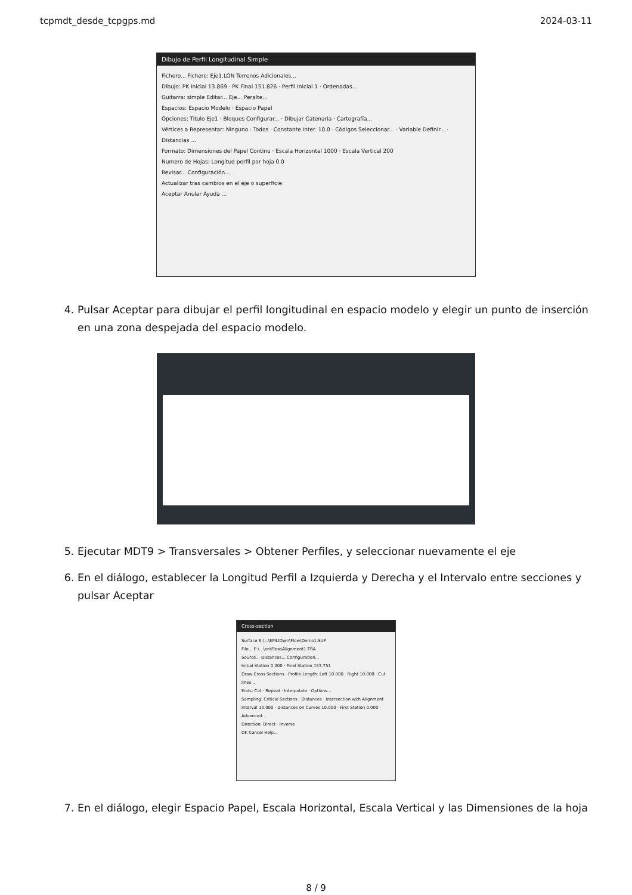tcpmdt_desde_tcpgps.md 2024-03-11
Dibujo de Perfil Longitudinal Simple
Fichero... Fichero: Eje1.LON Terrenos Adicionales...
Dibujo: PK Inicial 13.869 · PK Final 151.826 · Perfil Inicial 1 · Ordenadas...
Guitarra: simple Editar... Eje... Peralte...
Espacios: Espacio Modelo · Espacio Papel
Opciones: Titulo Eje1 · Bloques Configurar... · Dibujar Catenaria · Cartografía...
Vértices a Representar: Ninguno · Todos · Constante Inter. 10.0 · Códigos Seleccionar... · Variable Definir... · Distancias ...
Formato: Dimensiones del Papel Continu · Escala Horizontal 1000 · Escala Vertical 200
Numero de Hojas: Longitud perfil por hoja 0.0
Revisar... Configuración...
Actualizar tras cambios en el eje o superficie
Aceptar Anular Ayuda ...
4. Pulsar Aceptar para dibujar el perfil longitudinal en espacio modelo y elegir un punto de inserción en una zona despejada del espacio modelo.
5. Ejecutar MDT9 > Transversales > Obtener Perfiles, y seleccionar nuevamente el eje
6. En el diálogo, establecer la Longitud Perfil a Izquierda y Derecha y el Intervalo entre secciones y pulsar Aceptar
Cross-section
Surface E:\...\EMLID\en\Flow\Demo1.SUP
File... E:\...\en\Flow\Alignment1.TRA
Source... Distances... Configuration...
Initial Station 0.000 · Final Station 153.751
Draw Cross Sections · Profile Length: Left 10.000 · Right 10.000 · Cut lines...
Ends: Cut · Repeat · Interpolate · Options...
Sampling: Critical Sections · Distances · Intersection with Alignment · Interval 10.000 · Distances on Curves 10.000 · First Station 0.000 · Advanced...
Direction: Direct · Inverse
OK Cancel Help...
7. En el diálogo, elegir Espacio Papel, Escala Horizontal, Escala Vertical y las Dimensiones de la hoja
8 / 9